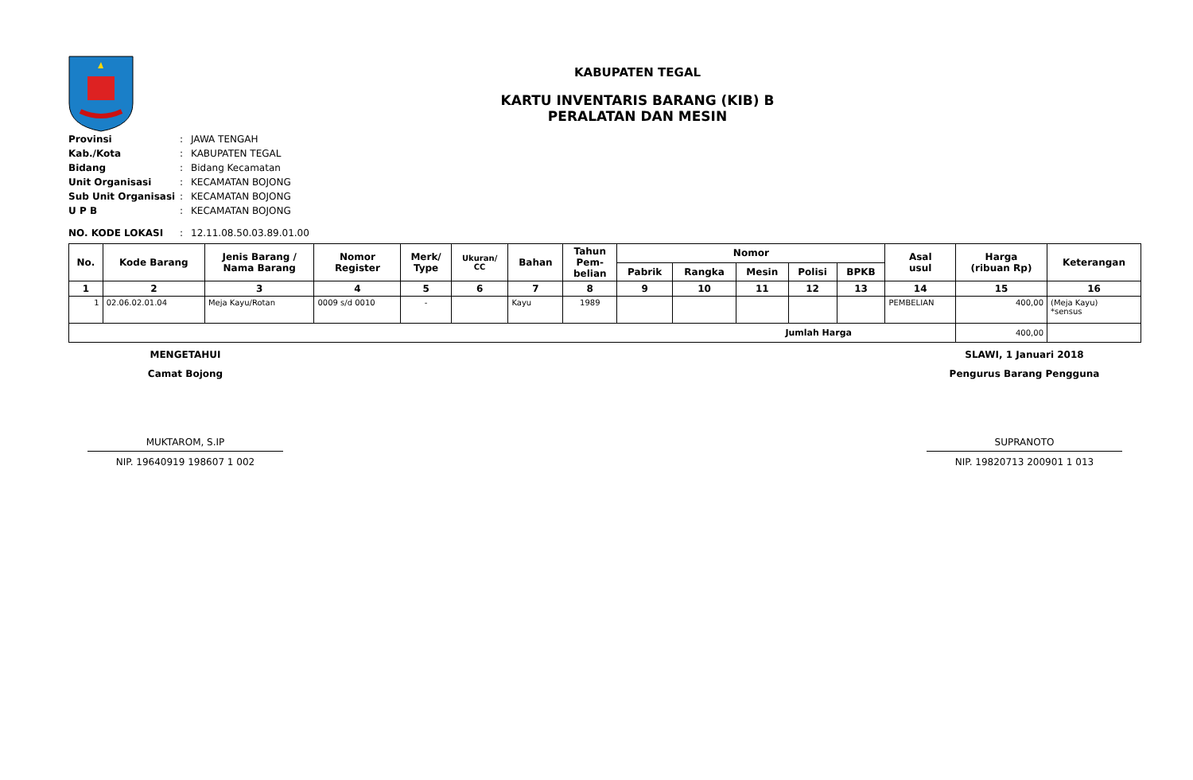KABUPATEN TEGAL
KARTU INVENTARIS BARANG (KIB) B
PERALATAN DAN MESIN
| Provinsi | : | JAWA TENGAH |
| Kab./Kota | : | KABUPATEN TEGAL |
| Bidang | : | Bidang Kecamatan |
| Unit Organisasi | : | KECAMATAN BOJONG |
| Sub Unit Organisasi | : | KECAMATAN BOJONG |
| U P B | : | KECAMATAN BOJONG |
| NO. KODE LOKASI | : | 12.11.08.50.03.89.01.00 |
| No. | Kode Barang | Jenis Barang / Nama Barang | Nomor Register | Merk/ Type | Ukuran/ CC | Bahan | Tahun Pem- belian | Nomor | | | | | Asal usul | Harga (ribuan Rp) | Keterangan |
| --- | --- | --- | --- | --- | --- | --- | --- | --- | --- | --- | --- | --- | --- | --- | --- |
| | | | | | | | | Pabrik | Rangka | Mesin | Polisi | BPKB | | | |
| 1 | 2 | 3 | 4 | 5 | 6 | 7 | 8 | 9 | 10 | 11 | 12 | 13 | 14 | 15 | 16 |
| 1 | 02.06.02.01.04 | Meja Kayu/Rotan | 0009 s/d 0010 | - | | Kayu | 1989 | | | | | | PEMBELIAN | 400,00 | (Meja Kayu) *sensus |
| Jumlah Harga | | | | | | | | | | | | | | 400,00 | |
MENGETAHUI
Camat Bojong
MUKTAROM, S.IP
NIP. 19640919 198607 1 002
SLAWI, 1 Januari 2018
Pengurus Barang Pengguna
SUPRANOTO
NIP. 19820713 200901 1 013